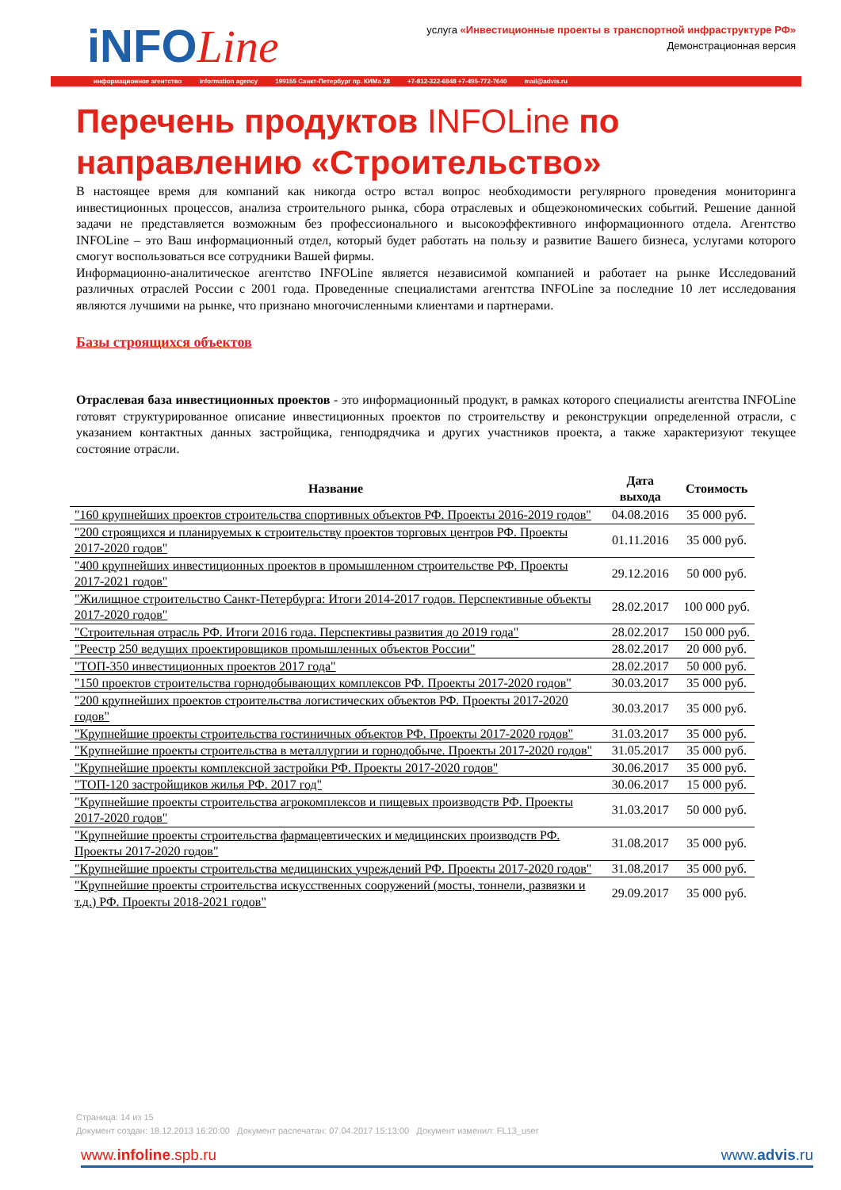iNFOLine
услуга «Инвестиционные проекты в транспортной инфраструктуре РФ»
Демонстрационная версия
информационное агентство information agency 199155 Санкт-Петербург пр. КИМа 28 +7-812-322-6848 +7-495-772-7640 mail@advis.ru
Перечень продуктов INFOLine по направлению «Строительство»
В настоящее время для компаний как никогда остро встал вопрос необходимости регулярного проведения мониторинга инвестиционных процессов, анализа строительного рынка, сбора отраслевых и общеэкономических событий. Решение данной задачи не представляется возможным без профессионального и высокоэффективного информационного отдела. Агентство INFOLine – это Ваш информационный отдел, который будет работать на пользу и развитие Вашего бизнеса, услугами которого смогут воспользоваться все сотрудники Вашей фирмы.
Информационно-аналитическое агентство INFOLine является независимой компанией и работает на рынке Исследований различных отраслей России с 2001 года. Проведенные специалистами агентства INFOLine за последние 10 лет исследования являются лучшими на рынке, что признано многочисленными клиентами и партнерами.
Базы строящихся объектов
Отраслевая база инвестиционных проектов - это информационный продукт, в рамках которого специалисты агентства INFOLine готовят структурированное описание инвестиционных проектов по строительству и реконструкции определенной отрасли, с указанием контактных данных застройщика, генподрядчика и других участников проекта, а также характеризуют текущее состояние отрасли.
| Название | Дата выхода | Стоимость |
| --- | --- | --- |
| "160 крупнейших проектов строительства спортивных объектов РФ. Проекты 2016-2019 годов" | 04.08.2016 | 35 000 руб. |
| "200 строящихся и планируемых к строительству проектов торговых центров РФ. Проекты 2017-2020 годов" | 01.11.2016 | 35 000 руб. |
| "400 крупнейших инвестиционных проектов в промышленном строительстве РФ. Проекты 2017-2021 годов" | 29.12.2016 | 50 000 руб. |
| "Жилищное строительство Санкт-Петербурга: Итоги 2014-2017 годов. Перспективные объекты 2017-2020 годов" | 28.02.2017 | 100 000 руб. |
| "Строительная отрасль РФ. Итоги 2016 года. Перспективы развития до 2019 года" | 28.02.2017 | 150 000 руб. |
| "Реестр 250 ведущих проектировщиков промышленных объектов России" | 28.02.2017 | 20 000 руб. |
| "ТОП-350 инвестиционных проектов 2017 года" | 28.02.2017 | 50 000 руб. |
| "150 проектов строительства горнодобывающих комплексов РФ. Проекты 2017-2020 годов" | 30.03.2017 | 35 000 руб. |
| "200 крупнейших проектов строительства логистических объектов РФ. Проекты 2017-2020 годов" | 30.03.2017 | 35 000 руб. |
| "Крупнейшие проекты строительства гостиничных объектов РФ. Проекты 2017-2020 годов" | 31.03.2017 | 35 000 руб. |
| "Крупнейшие проекты строительства в металлургии и горнодобыче. Проекты 2017-2020 годов" | 31.05.2017 | 35 000 руб. |
| "Крупнейшие проекты комплексной застройки РФ. Проекты 2017-2020 годов" | 30.06.2017 | 35 000 руб. |
| "ТОП-120 застройщиков жилья РФ. 2017 год" | 30.06.2017 | 15 000 руб. |
| "Крупнейшие проекты строительства агрокомплексов и пищевых производств РФ. Проекты 2017-2020 годов" | 31.03.2017 | 50 000 руб. |
| "Крупнейшие проекты строительства фармацевтических и медицинских производств РФ. Проекты 2017-2020 годов" | 31.08.2017 | 35 000 руб. |
| "Крупнейшие проекты строительства медицинских учреждений РФ. Проекты 2017-2020 годов" | 31.08.2017 | 35 000 руб. |
| "Крупнейшие проекты строительства искусственных сооружений (мосты, тоннели, развязки и т.д.) РФ. Проекты 2018-2021 годов" | 29.09.2017 | 35 000 руб. |
Страница: 14 из 15
Документ создан: 18.12.2013 16:20:00 Документ распечатан: 07.04.2017 15:13:00 Документ изменил: FL13_user
www.infoline.spb.ru www.advis.ru